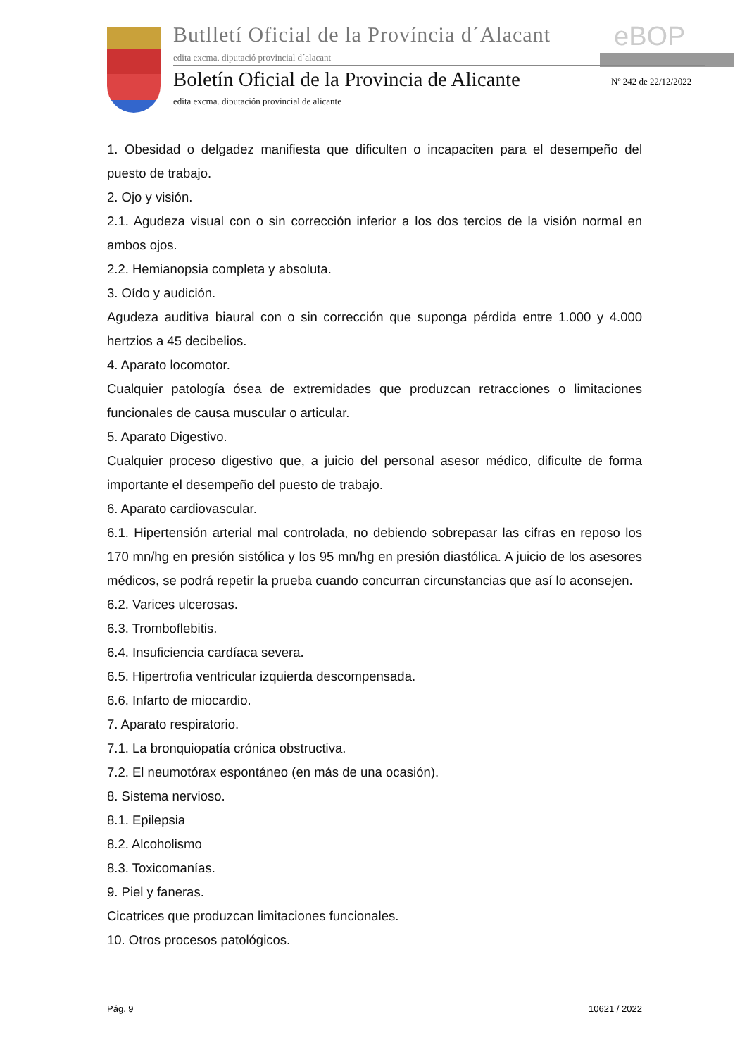Butlletí Oficial de la Província d´Alacant
eBOP
edita excma. diputació provincial d´alacant
Boletín Oficial de la Provincia de Alicante
Nº 242 de 22/12/2022
edita excma. diputación provincial de alicante
1. Obesidad o delgadez manifiesta que dificulten o incapaciten para el desempeño del puesto de trabajo.
2. Ojo y visión.
2.1. Agudeza visual con o sin corrección inferior a los dos tercios de la visión normal en ambos ojos.
2.2. Hemianopsia completa y absoluta.
3. Oído y audición.
Agudeza auditiva biaural con o sin corrección que suponga pérdida entre 1.000 y 4.000 hertzios a 45 decibelios.
4. Aparato locomotor.
Cualquier patología ósea de extremidades que produzcan retracciones o limitaciones funcionales de causa muscular o articular.
5. Aparato Digestivo.
Cualquier proceso digestivo que, a juicio del personal asesor médico, dificulte de forma importante el desempeño del puesto de trabajo.
6. Aparato cardiovascular.
6.1. Hipertensión arterial mal controlada, no debiendo sobrepasar las cifras en reposo los 170 mn/hg en presión sistólica y los 95 mn/hg en presión diastólica. A juicio de los asesores médicos, se podrá repetir la prueba cuando concurran circunstancias que así lo aconsejen.
6.2. Varices ulcerosas.
6.3. Tromboflebitis.
6.4. Insuficiencia cardíaca severa.
6.5. Hipertrofia ventricular izquierda descompensada.
6.6. Infarto de miocardio.
7. Aparato respiratorio.
7.1. La bronquiopatía crónica obstructiva.
7.2. El neumotórax espontáneo (en más de una ocasión).
8. Sistema nervioso.
8.1. Epilepsia
8.2. Alcoholismo
8.3. Toxicomanías.
9. Piel y faneras.
Cicatrices que produzcan limitaciones funcionales.
10. Otros procesos patológicos.
Pág. 9 10621 / 2022